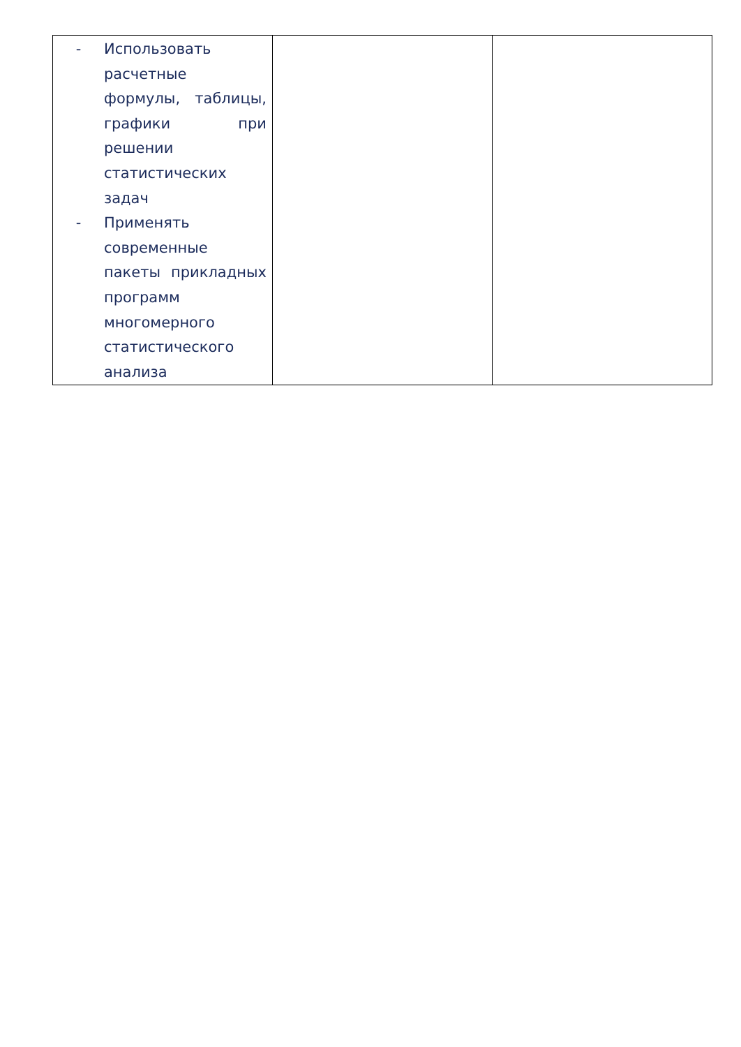| - Использовать расчетные формулы, таблицы, графики при решении статистических задач - Применять современные пакеты прикладных программ многомерного статистического анализа | | |